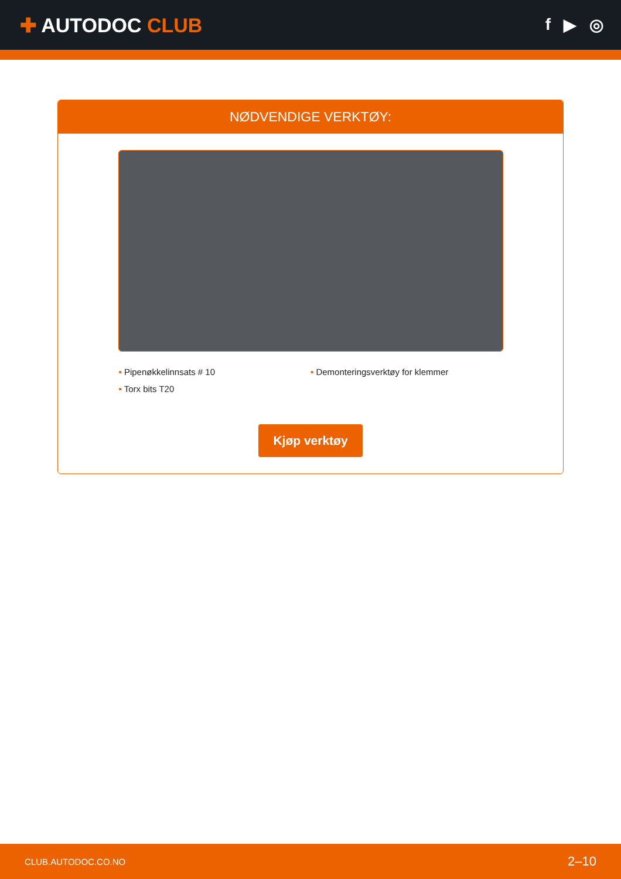✚ AUTODOC CLUB
f ▶ ◎
NØDVENDIGE VERKTØY:
• Pipenøkkelinnsats # 10
• Demonteringsverktøy for klemmer
• Torx bits T20
Kjøp verktøy
CLUB.AUTODOC.CO.NO 2–10